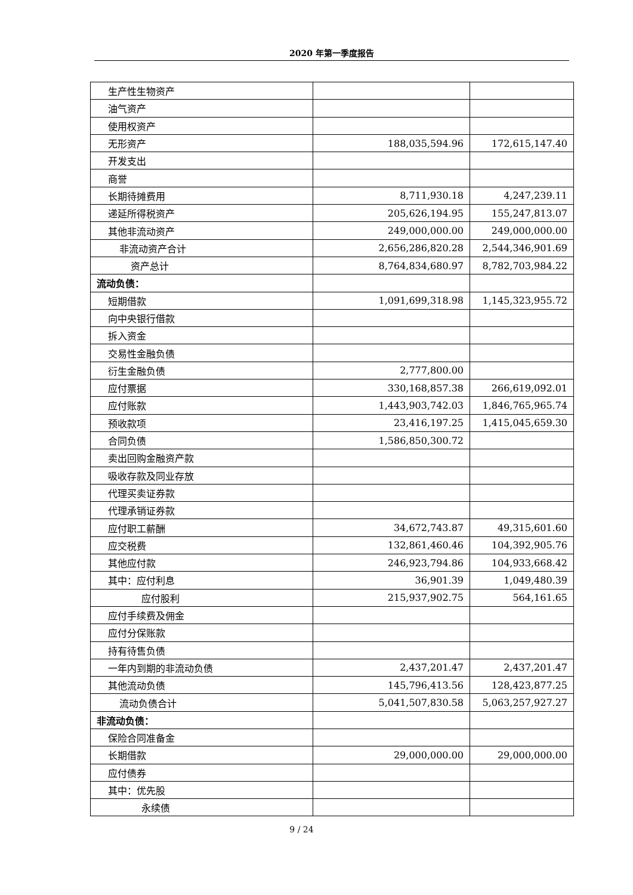2020 年第一季度报告
| 生产性生物资产 | | |
| 油气资产 | | |
| 使用权资产 | | |
| 无形资产 | 188,035,594.96 | 172,615,147.40 |
| 开发支出 | | |
| 商誉 | | |
| 长期待摊费用 | 8,711,930.18 | 4,247,239.11 |
| 递延所得税资产 | 205,626,194.95 | 155,247,813.07 |
| 其他非流动资产 | 249,000,000.00 | 249,000,000.00 |
| 非流动资产合计 | 2,656,286,820.28 | 2,544,346,901.69 |
| 资产总计 | 8,764,834,680.97 | 8,782,703,984.22 |
| 流动负债： | | |
| 短期借款 | 1,091,699,318.98 | 1,145,323,955.72 |
| 向中央银行借款 | | |
| 拆入资金 | | |
| 交易性金融负债 | | |
| 衍生金融负债 | 2,777,800.00 | |
| 应付票据 | 330,168,857.38 | 266,619,092.01 |
| 应付账款 | 1,443,903,742.03 | 1,846,765,965.74 |
| 预收款项 | 23,416,197.25 | 1,415,045,659.30 |
| 合同负债 | 1,586,850,300.72 | |
| 卖出回购金融资产款 | | |
| 吸收存款及同业存放 | | |
| 代理买卖证券款 | | |
| 代理承销证券款 | | |
| 应付职工薪酬 | 34,672,743.87 | 49,315,601.60 |
| 应交税费 | 132,861,460.46 | 104,392,905.76 |
| 其他应付款 | 246,923,794.86 | 104,933,668.42 |
| 其中：应付利息 | 36,901.39 | 1,049,480.39 |
| 应付股利 | 215,937,902.75 | 564,161.65 |
| 应付手续费及佣金 | | |
| 应付分保账款 | | |
| 持有待售负债 | | |
| 一年内到期的非流动负债 | 2,437,201.47 | 2,437,201.47 |
| 其他流动负债 | 145,796,413.56 | 128,423,877.25 |
| 流动负债合计 | 5,041,507,830.58 | 5,063,257,927.27 |
| 非流动负债： | | |
| 保险合同准备金 | | |
| 长期借款 | 29,000,000.00 | 29,000,000.00 |
| 应付债券 | | |
| 其中：优先股 | | |
| 永续债 | | |
9 / 24